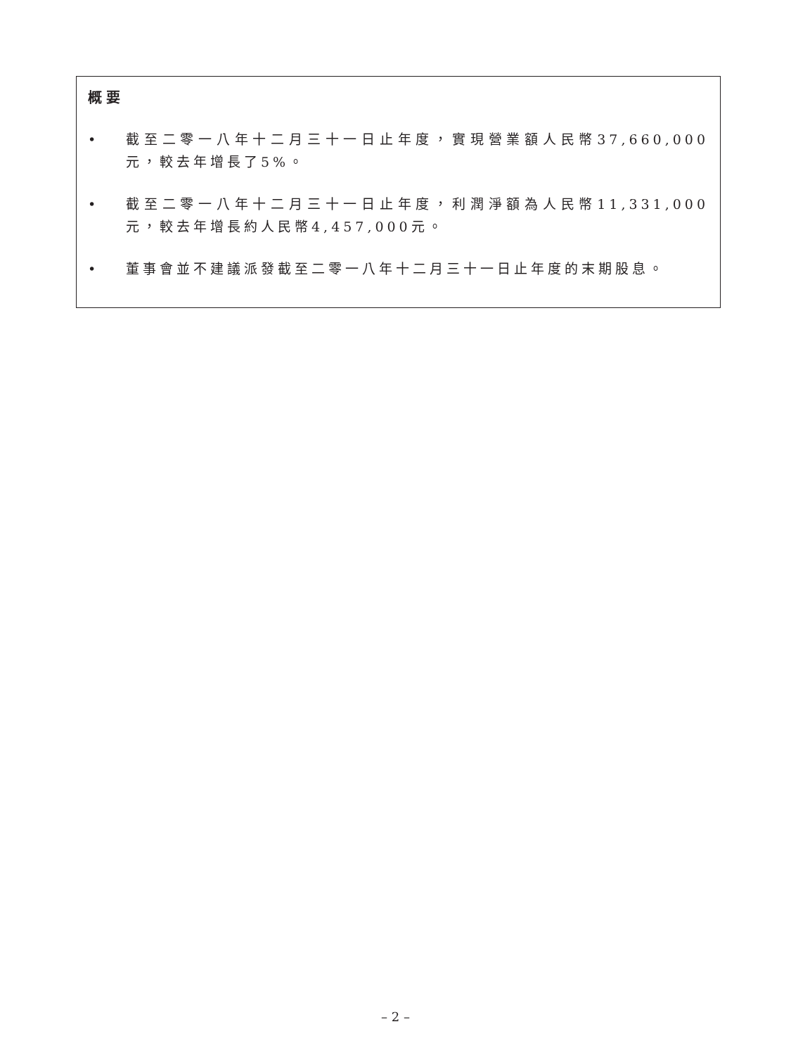概要
• 截至二零一八年十二月三十一日止年度，實現營業額人民幣37,660,000元，較去年增長了5%。
• 截至二零一八年十二月三十一日止年度，利潤淨額為人民幣11,331,000元，較去年增長約人民幣4,457,000元。
• 董事會並不建議派發截至二零一八年十二月三十一日止年度的末期股息。
– 2 –